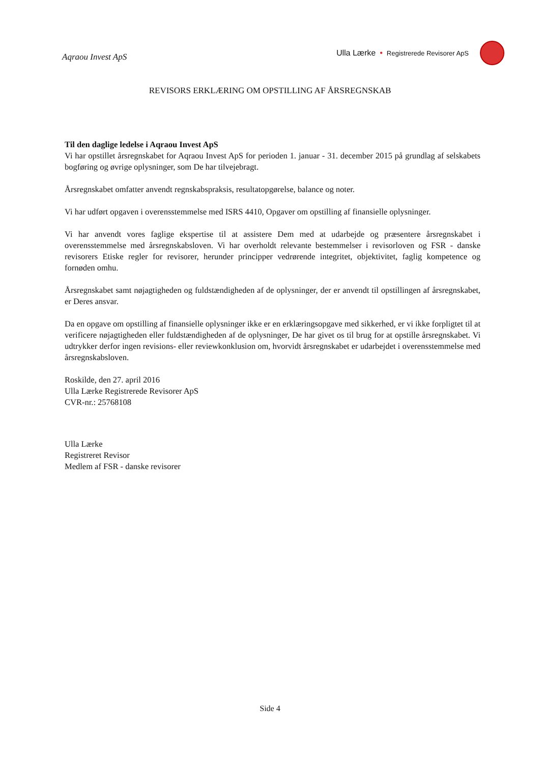Aqraou Invest ApS
Ulla Lærke • Registrerede Revisorer ApS
REVISORS ERKLÆRING OM OPSTILLING AF ÅRSREGNSKAB
Til den daglige ledelse i Aqraou Invest ApS
Vi har opstillet årsregnskabet for Aqraou Invest ApS for perioden 1. januar - 31. december 2015 på grundlag af selskabets bogføring og øvrige oplysninger, som De har tilvejebragt.
Årsregnskabet omfatter anvendt regnskabspraksis, resultatopgørelse, balance og noter.
Vi har udført opgaven i overensstemmelse med ISRS 4410, Opgaver om opstilling af finansielle oplysninger.
Vi har anvendt vores faglige ekspertise til at assistere Dem med at udarbejde og præsentere årsregnskabet i overensstemmelse med årsregnskabsloven. Vi har overholdt relevante bestemmelser i revisorloven og FSR - danske revisorers Etiske regler for revisorer, herunder principper vedrørende integritet, objektivitet, faglig kompetence og fornøden omhu.
Årsregnskabet samt nøjagtigheden og fuldstændigheden af de oplysninger, der er anvendt til opstillingen af årsregnskabet, er Deres ansvar.
Da en opgave om opstilling af finansielle oplysninger ikke er en erklæringsopgave med sikkerhed, er vi ikke forpligtet til at verificere nøjagtigheden eller fuldstændigheden af de oplysninger, De har givet os til brug for at opstille årsregnskabet. Vi udtrykker derfor ingen revisions- eller reviewkonklusion om, hvorvidt årsregnskabet er udarbejdet i overensstemmelse med årsregnskabsloven.
Roskilde, den 27. april 2016
Ulla Lærke Registrerede Revisorer ApS
CVR-nr.: 25768108
Ulla Lærke
Registreret Revisor
Medlem af FSR - danske revisorer
Side 4